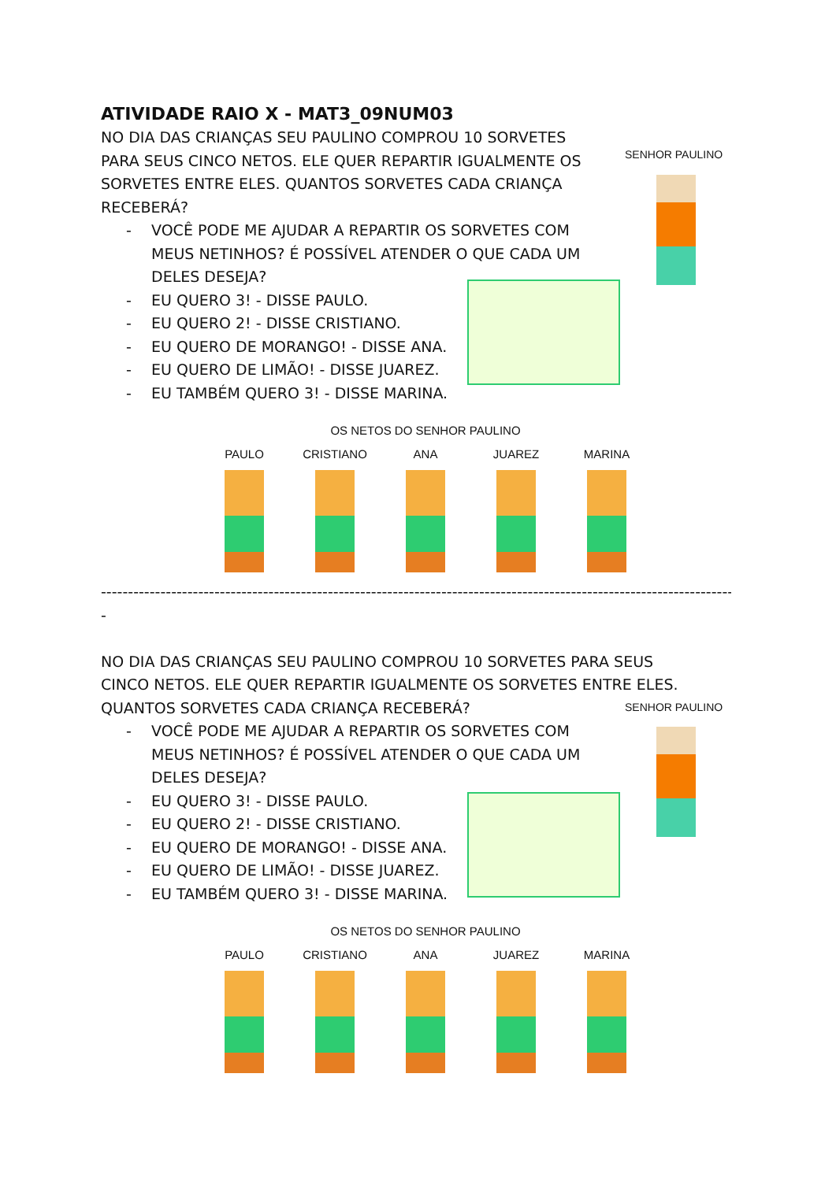ATIVIDADE RAIO X - MAT3_09NUM03
SENHOR PAULINO
NO DIA DAS CRIANÇAS SEU PAULINO COMPROU 10 SORVETES PARA SEUS CINCO NETOS. ELE QUER REPARTIR IGUALMENTE OS SORVETES ENTRE ELES. QUANTOS SORVETES CADA CRIANÇA RECEBERÁ?
- VOCÊ PODE ME AJUDAR A REPARTIR OS SORVETES COM MEUS NETINHOS? É POSSÍVEL ATENDER O QUE CADA UM DELES DESEJA?
- EU QUERO 3! - DISSE PAULO.
- EU QUERO 2! - DISSE CRISTIANO.
- EU QUERO DE MORANGO! - DISSE ANA.
- EU QUERO DE LIMÃO! - DISSE JUAREZ.
- EU TAMBÉM QUERO 3! - DISSE MARINA.
OS NETOS DO SENHOR PAULINO
PAULO CRISTIANO ANA JUAREZ MARINA
------------------------------------------------------------------------------------------------------------------------------
-
SENHOR PAULINO
NO DIA DAS CRIANÇAS SEU PAULINO COMPROU 10 SORVETES PARA SEUS CINCO NETOS. ELE QUER REPARTIR IGUALMENTE OS SORVETES ENTRE ELES. QUANTOS SORVETES CADA CRIANÇA RECEBERÁ?
- VOCÊ PODE ME AJUDAR A REPARTIR OS SORVETES COM MEUS NETINHOS? É POSSÍVEL ATENDER O QUE CADA UM DELES DESEJA?
- EU QUERO 3! - DISSE PAULO.
- EU QUERO 2! - DISSE CRISTIANO.
- EU QUERO DE MORANGO! - DISSE ANA.
- EU QUERO DE LIMÃO! - DISSE JUAREZ.
- EU TAMBÉM QUERO 3! - DISSE MARINA.
OS NETOS DO SENHOR PAULINO
PAULO CRISTIANO ANA JUAREZ MARINA